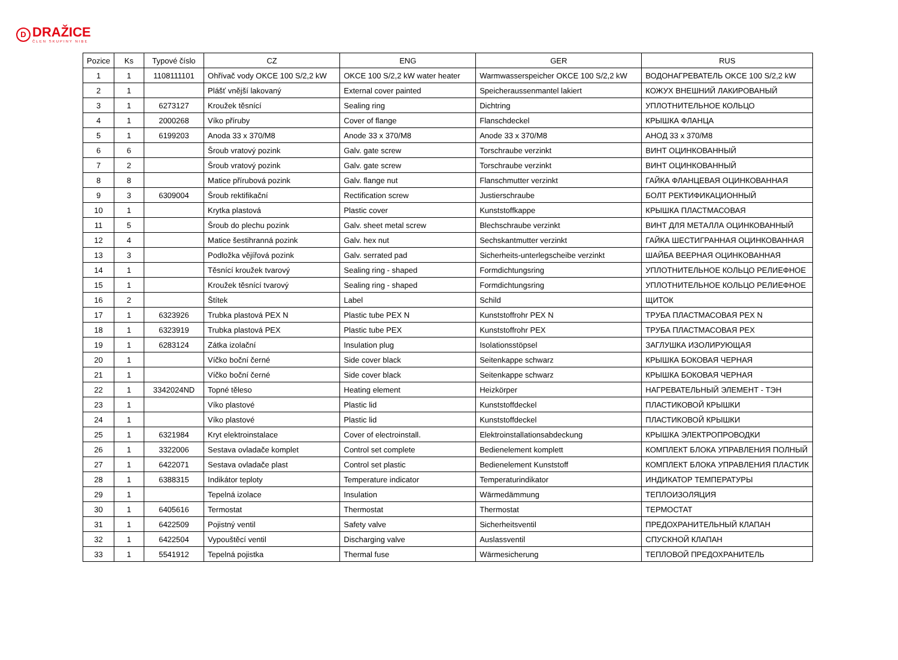D
DRAŽICE
ČLEN SKUPINY NIBE
| Pozice | Ks | Typové číslo | CZ | ENG | GER | RUS |
| --- | --- | --- | --- | --- | --- | --- |
| 1 | 1 | 1108111101 | Ohřívač vody OKCE 100 S/2,2 kW | OKCE 100 S/2,2 kW water heater | Warmwasserspeicher OKCE 100 S/2,2 kW | ВОДОНАГРЕВАТЕЛЬ OKCE 100 S/2,2 kW |
| 2 | 1 | | Plášť vnější lakovaný | External cover painted | Speicheraussenmantel lakiert | КОЖУХ ВНЕШНИЙ ЛАКИРОВАНЫЙ |
| 3 | 1 | 6273127 | Kroužek těsnící | Sealing ring | Dichtring | УПЛОТНИТЕЛЬНОЕ КОЛЬЦО |
| 4 | 1 | 2000268 | Víko příruby | Cover of flange | Flanschdeckel | КРЫШКА ФЛАНЦА |
| 5 | 1 | 6199203 | Anoda 33 x 370/M8 | Anode 33 x 370/M8 | Anode 33 x 370/M8 | АНОД 33 x 370/M8 |
| 6 | 6 | | Šroub vratový pozink | Galv. gate screw | Torschraube verzinkt | ВИНТ ОЦИНКОВАННЫЙ |
| 7 | 2 | | Šroub vratový pozink | Galv. gate screw | Torschraube verzinkt | ВИНТ ОЦИНКОВАННЫЙ |
| 8 | 8 | | Matice přírubová pozink | Galv. flange nut | Flanschmutter verzinkt | ГАЙКА ФЛАНЦЕВАЯ ОЦИНКОВАННАЯ |
| 9 | 3 | 6309004 | Šroub rektifikační | Rectification screw | Justierschraube | БОЛТ РЕКТИФИКАЦИОННЫЙ |
| 10 | 1 | | Krytka plastová | Plastic cover | Kunststoffkappe | КРЫШКА ПЛАСТМАСОВАЯ |
| 11 | 5 | | Šroub do plechu pozink | Galv. sheet metal screw | Blechschraube verzinkt | ВИНТ ДЛЯ МЕТАЛЛА ОЦИНКОВАННЫЙ |
| 12 | 4 | | Matice šestihranná pozink | Galv. hex nut | Sechskantmutter verzinkt | ГАЙКА ШЕСТИГРАННАЯ ОЦИНКОВАННАЯ |
| 13 | 3 | | Podložka vějířová pozink | Galv. serrated pad | Sicherheits-unterlegscheibe verzinkt | ШАЙБА ВЕЕРНАЯ ОЦИНКОВАННАЯ |
| 14 | 1 | | Těsnící kroužek tvarový | Sealing ring - shaped | Formdichtungsring | УПЛОТНИТЕЛЬНОЕ КОЛЬЦО РЕЛИЕФНОЕ |
| 15 | 1 | | Kroužek těsnící tvarový | Sealing ring - shaped | Formdichtungsring | УПЛОТНИТЕЛЬНОЕ КОЛЬЦО РЕЛИЕФНОЕ |
| 16 | 2 | | Štítek | Label | Schild | ЩИТОК |
| 17 | 1 | 6323926 | Trubka plastová PEX N | Plastic tube PEX N | Kunststoffrohr PEX N | ТРУБА ПЛАСТМАСОВАЯ PEX N |
| 18 | 1 | 6323919 | Trubka plastová PEX | Plastic tube PEX | Kunststoffrohr PEX | ТРУБА ПЛАСТМАСОВАЯ PEX |
| 19 | 1 | 6283124 | Zátka izolační | Insulation plug | Isolationsstöpsel | ЗАГЛУШКА ИЗОЛИРУЮЩАЯ |
| 20 | 1 | | Víčko boční černé | Side cover black | Seitenkappe schwarz | КРЫШКА БОКОВАЯ ЧЕРНАЯ |
| 21 | 1 | | Víčko boční černé | Side cover black | Seitenkappe schwarz | КРЫШКА БОКОВАЯ ЧЕРНАЯ |
| 22 | 1 | 3342024ND | Topné těleso | Heating element | Heizkörper | НАГРЕВАТЕЛЬНЫЙ ЭЛЕМЕНТ - ТЭН |
| 23 | 1 | | Víko plastové | Plastic lid | Kunststoffdeckel | ПЛАСТИКОВОЙ КРЫШКИ |
| 24 | 1 | | Víko plastové | Plastic lid | Kunststoffdeckel | ПЛАСТИКОВОЙ КРЫШКИ |
| 25 | 1 | 6321984 | Kryt elektroinstalace | Cover of electroinstall. | Elektroinstallationsabdeckung | КРЫШКА ЭЛЕКТРОПРОВОДКИ |
| 26 | 1 | 3322006 | Sestava ovladače komplet | Control set complete | Bedienelement komplett | КОМПЛЕКТ БЛОКА УПРАВЛЕНИЯ ПОЛНЫЙ |
| 27 | 1 | 6422071 | Sestava ovladače plast | Control set plastic | Bedienelement Kunststoff | КОМПЛЕКТ БЛОКА УПРАВЛЕНИЯ ПЛАСТИК |
| 28 | 1 | 6388315 | Indikátor teploty | Temperature indicator | Temperaturindikator | ИНДИКАТОР ТЕМПЕРАТУРЫ |
| 29 | 1 | | Tepelná izolace | Insulation | Wärmedämmung | ТЕПЛОИЗОЛЯЦИЯ |
| 30 | 1 | 6405616 | Termostat | Thermostat | Thermostat | ТЕРМОСТАТ |
| 31 | 1 | 6422509 | Pojistný ventil | Safety valve | Sicherheitsventil | ПРЕДОХРАНИТЕЛЬНЫЙ КЛАПАН |
| 32 | 1 | 6422504 | Vypouštěcí ventil | Discharging valve | Auslassventil | СПУСКНОЙ КЛАПАН |
| 33 | 1 | 5541912 | Tepelná pojistka | Thermal fuse | Wärmesicherung | ТЕПЛОВОЙ ПРЕДОХРАНИТЕЛЬ |